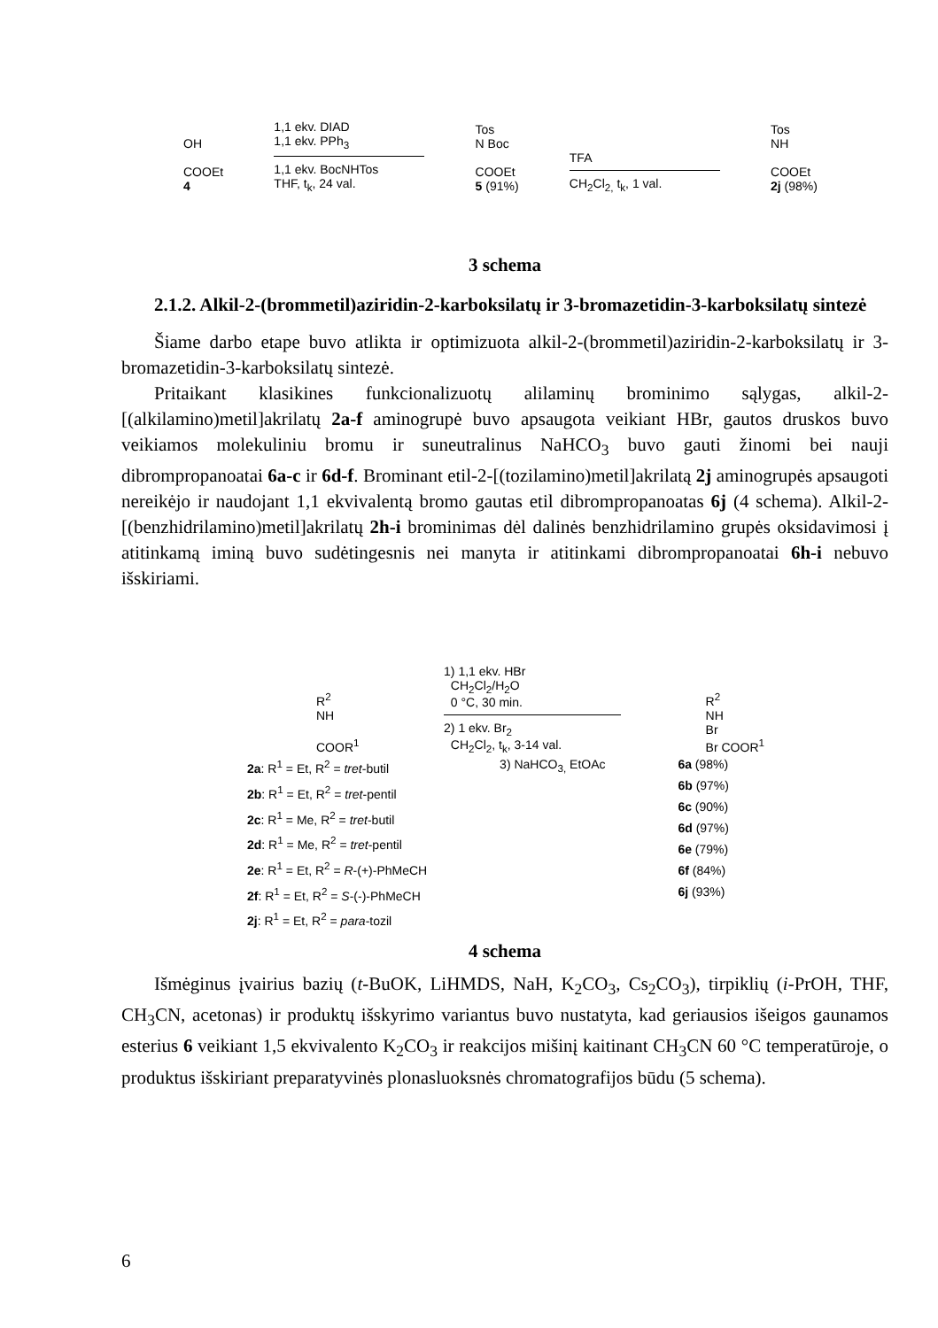OH
COOEt
4
1,1 ekv. DIAD
1,1 ekv. PPh<sub>3</sub>
1,1 ekv. BocNHTos
THF, t<sub>k</sub>, 24 val.
Tos
N Boc
COOEt
5 (91%)
TFA
CH<sub>2</sub>Cl<sub>2,</sub> t<sub>k</sub>, 1 val.
Tos
NH
COOEt
2j (98%)
3 schema
2.1.2. Alkil-2-(brommetil)aziridin-2-karboksilatų ir 3-bromazetidin-3-karboksilatų sintezė
Šiame darbo etape buvo atlikta ir optimizuota alkil-2-(brommetil)aziridin-2-karboksilatų ir 3-bromazetidin-3-karboksilatų sintezė.
Pritaikant klasikines funkcionalizuotų alilaminų brominimo sąlygas, alkil-2-[(alkilamino)metil]akrilatų 2a-f aminogrupė buvo apsaugota veikiant HBr, gautos druskos buvo veikiamos molekuliniu bromu ir suneutralinus NaHCO<sub>3</sub> buvo gauti žinomi bei nauji dibrompropanoatai 6a-c ir 6d-f. Brominant etil-2-[(tozilamino)metil]akrilatą 2j aminogrupės apsaugoti nereikėjo ir naudojant 1,1 ekvivalentą bromo gautas etil dibrompropanoatas 6j (4 schema). Alkil-2-[(benzhidrilamino)metil]akrilatų 2h-i brominimas dėl dalinės benzhidrilamino grupės oksidavimosi į atitinkamą iminą buvo sudėtingesnis nei manyta ir atitinkami dibrompropanoatai 6h-i nebuvo išskiriami.
R<sup>2</sup>
NH
COOR<sup>1</sup>
1) 1,1 ekv. HBr
CH<sub>2</sub>Cl<sub>2</sub>/H<sub>2</sub>O
0 °C, 30 min.
2) 1 ekv. Br<sub>2</sub>
CH<sub>2</sub>Cl<sub>2</sub>, t<sub>k</sub>, 3-14 val.
R<sup>2</sup>
NH
Br
Br COOR<sup>1</sup>
2a: R<sup>1</sup> = Et, R<sup>2</sup> = tret-butil
2b: R<sup>1</sup> = Et, R<sup>2</sup> = tret-pentil
2c: R<sup>1</sup> = Me, R<sup>2</sup> = tret-butil
2d: R<sup>1</sup> = Me, R<sup>2</sup> = tret-pentil
2e: R<sup>1</sup> = Et, R<sup>2</sup> = R-(+)-PhMeCH
2f: R<sup>1</sup> = Et, R<sup>2</sup> = S-(-)-PhMeCH
2j: R<sup>1</sup> = Et, R<sup>2</sup> = para-tozil
3) NaHCO<sub>3,</sub> EtOAc 6a (98%)
6b (97%)
6c (90%)
6d (97%)
6e (79%)
6f (84%)
6j (93%)
4 schema
Išmėginus įvairius bazių (t-BuOK, LiHMDS, NaH, K<sub>2</sub>CO<sub>3</sub>, Cs<sub>2</sub>CO<sub>3</sub>), tirpiklių (i-PrOH, THF, CH<sub>3</sub>CN, acetonas) ir produktų išskyrimo variantus buvo nustatyta, kad geriausios išeigos gaunamos esterius 6 veikiant 1,5 ekvivalento K<sub>2</sub>CO<sub>3</sub> ir reakcijos mišinį kaitinant CH<sub>3</sub>CN 60 °C temperatūroje, o produktus išskiriant preparatyvinės plonasluoksnės chromatografijos būdu (5 schema).
6